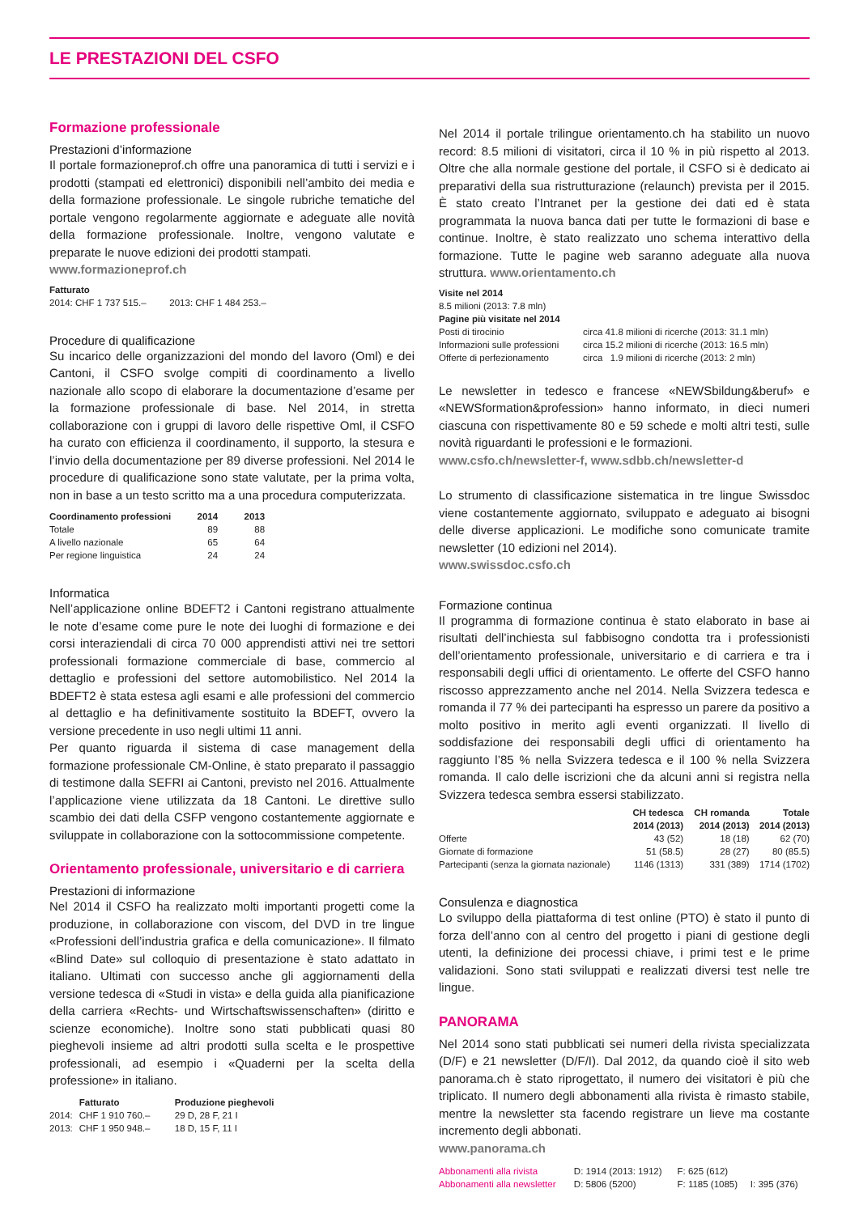LE PRESTAZIONI DEL CSFO
Formazione professionale
Prestazioni d’informazione
Il portale formazioneprof.ch offre una panoramica di tutti i servizi e i prodotti (stampati ed elettronici) disponibili nell’ambito dei media e della formazione professionale. Le singole rubriche tematiche del portale vengono regolarmente aggiornate e adeguate alle novità della formazione professionale. Inoltre, vengono valutate e preparate le nuove edizioni dei prodotti stampati.
www.formazioneprof.ch
Fatturato
2014: CHF 1 737 515.– 2013: CHF 1 484 253.–
Procedure di qualificazione
Su incarico delle organizzazioni del mondo del lavoro (Oml) e dei Cantoni, il CSFO svolge compiti di coordinamento a livello nazionale allo scopo di elaborare la documentazione d’esame per la formazione professionale di base. Nel 2014, in stretta collaborazione con i gruppi di lavoro delle rispettive Oml, il CSFO ha curato con efficienza il coordinamento, il supporto, la stesura e l’invio della documentazione per 89 diverse professioni. Nel 2014 le procedure di qualificazione sono state valutate, per la prima volta, non in base a un testo scritto ma a una procedura computerizzata.
| Coordinamento professioni | 2014 | 2013 |
| --- | --- | --- |
| Totale | 89 | 88 |
| A livello nazionale | 65 | 64 |
| Per regione linguistica | 24 | 24 |
Informatica
Nell’applicazione online BDEFT2 i Cantoni registrano attualmente le note d’esame come pure le note dei luoghi di formazione e dei corsi interaziendali di circa 70 000 apprendisti attivi nei tre settori professionali formazione commerciale di base, commercio al dettaglio e professioni del settore automobilistico. Nel 2014 la BDEFT2 è stata estesa agli esami e alle professioni del commercio al dettaglio e ha definitivamente sostituito la BDEFT, ovvero la versione precedente in uso negli ultimi 11 anni.
Per quanto riguarda il sistema di case management della formazione professionale CM-Online, è stato preparato il passaggio di testimone dalla SEFRI ai Cantoni, previsto nel 2016. Attualmente l’applicazione viene utilizzata da 18 Cantoni. Le direttive sullo scambio dei dati della CSFP vengono costantemente aggiornate e sviluppate in collaborazione con la sottocommissione competente.
Orientamento professionale, universitario e di carriera
Prestazioni di informazione
Nel 2014 il CSFO ha realizzato molti importanti progetti come la produzione, in collaborazione con viscom, del DVD in tre lingue «Professioni dell’industria grafica e della comunicazione». Il filmato «Blind Date» sul colloquio di presentazione è stato adattato in italiano. Ultimati con successo anche gli aggiornamenti della versione tedesca di «Studi in vista» e della guida alla pianificazione della carriera «Rechts- und Wirtschaftswissenschaften» (diritto e scienze economiche). Inoltre sono stati pubblicati quasi 80 pieghevoli insieme ad altri prodotti sulla scelta e le prospettive professionali, ad esempio i «Quaderni per la scelta della professione» in italiano.
| | Fatturato | Produzione pieghevoli |
| --- | --- | --- |
| 2014: | CHF 1 910 760.– | 29 D, 28 F, 21 I |
| 2013: | CHF 1 950 948.– | 18 D, 15 F, 11 I |
Nel 2014 il portale trilingue orientamento.ch ha stabilito un nuovo record: 8.5 milioni di visitatori, circa il 10 % in più rispetto al 2013. Oltre che alla normale gestione del portale, il CSFO si è dedicato ai preparativi della sua ristrutturazione (relaunch) prevista per il 2015. È stato creato l’Intranet per la gestione dei dati ed è stata programmata la nuova banca dati per tutte le formazioni di base e continue. Inoltre, è stato realizzato uno schema interattivo della formazione. Tutte le pagine web saranno adeguate alla nuova struttura. www.orientamento.ch
Visite nel 2014
8.5 milioni (2013: 7.8 mln)
Pagine più visitate nel 2014
| Posti di tirocinio | circa 41.8 milioni di ricerche (2013: 31.1 mln) |
| Informazioni sulle professioni | circa 15.2 milioni di ricerche (2013: 16.5 mln) |
| Offerte di perfezionamento | circa 1.9 milioni di ricerche (2013: 2 mln) |
Le newsletter in tedesco e francese «NEWSbildung&beruf» e «NEWSformation&profession» hanno informato, in dieci numeri ciascuna con rispettivamente 80 e 59 schede e molti altri testi, sulle novità riguardanti le professioni e le formazioni.
www.csfo.ch/newsletter-f, www.sdbb.ch/newsletter-d
Lo strumento di classificazione sistematica in tre lingue Swissdoc viene costantemente aggiornato, sviluppato e adeguato ai bisogni delle diverse applicazioni. Le modifiche sono comunicate tramite newsletter (10 edizioni nel 2014).
www.swissdoc.csfo.ch
Formazione continua
Il programma di formazione continua è stato elaborato in base ai risultati dell’inchiesta sul fabbisogno condotta tra i professionisti dell’orientamento professionale, universitario e di carriera e tra i responsabili degli uffici di orientamento. Le offerte del CSFO hanno riscosso apprezzamento anche nel 2014. Nella Svizzera tedesca e romanda il 77 % dei partecipanti ha espresso un parere da positivo a molto positivo in merito agli eventi organizzati. Il livello di soddisfazione dei responsabili degli uffici di orientamento ha raggiunto l’85 % nella Svizzera tedesca e il 100 % nella Svizzera romanda. Il calo delle iscrizioni che da alcuni anni si registra nella Svizzera tedesca sembra essersi stabilizzato.
| | CH tedesca 2014 (2013) | CH romanda 2014 (2013) | Totale 2014 (2013) |
| --- | --- | --- | --- |
| Offerte | 43 (52) | 18 (18) | 62 (70) |
| Giornate di formazione | 51 (58.5) | 28 (27) | 80 (85.5) |
| Partecipanti (senza la giornata nazionale) | 1146 (1313) | 331 (389) | 1714 (1702) |
Consulenza e diagnostica
Lo sviluppo della piattaforma di test online (PTO) è stato il punto di forza dell’anno con al centro del progetto i piani di gestione degli utenti, la definizione dei processi chiave, i primi test e le prime validazioni. Sono stati sviluppati e realizzati diversi test nelle tre lingue.
PANORAMA
Nel 2014 sono stati pubblicati sei numeri della rivista specializzata (D/F) e 21 newsletter (D/F/I). Dal 2012, da quando cioè il sito web panorama.ch è stato riprogettato, il numero dei visitatori è più che triplicato. Il numero degli abbonamenti alla rivista è rimasto stabile, mentre la newsletter sta facendo registrare un lieve ma costante incremento degli abbonati.
www.panorama.ch
| Abbonamenti alla rivista | D: 1914 (2013: 1912) | F: 625 (612) | |
| Abbonamenti alla newsletter | D: 5806 (5200) | F: 1185 (1085) | I: 395 (376) |